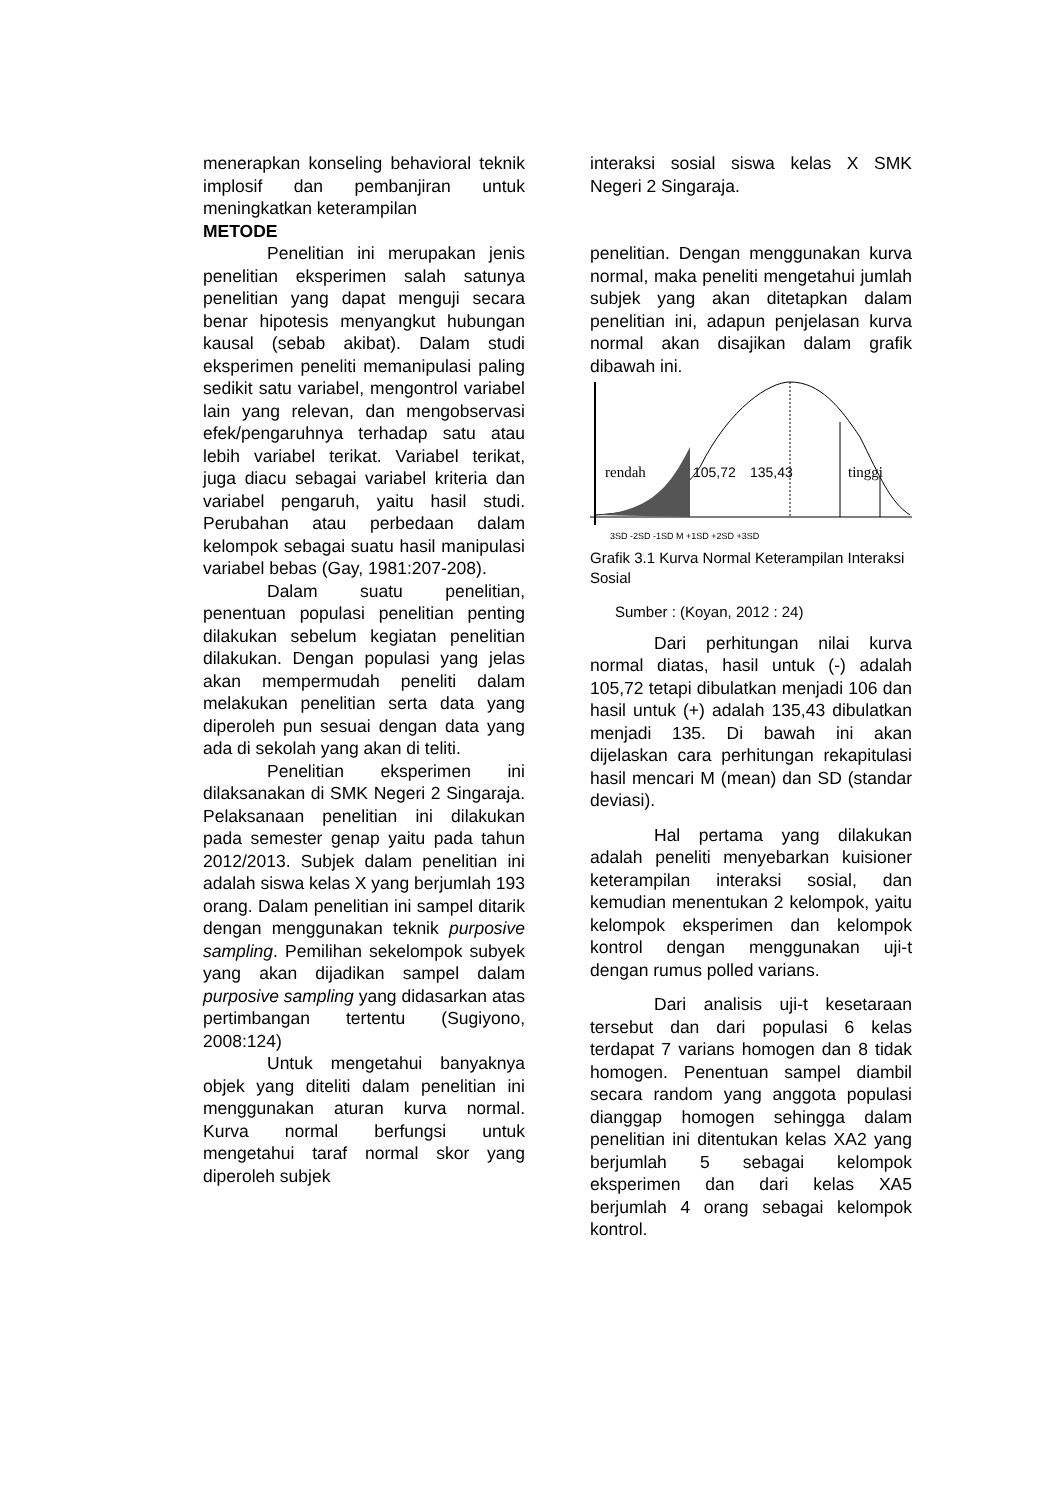menerapkan konseling behavioral teknik implosif dan pembanjiran untuk meningkatkan keterampilan
METODE
Penelitian ini merupakan jenis penelitian eksperimen salah satunya penelitian yang dapat menguji secara benar hipotesis menyangkut hubungan kausal (sebab akibat). Dalam studi eksperimen peneliti memanipulasi paling sedikit satu variabel, mengontrol variabel lain yang relevan, dan mengobservasi efek/pengaruhnya terhadap satu atau lebih variabel terikat. Variabel terikat, juga diacu sebagai variabel kriteria dan variabel pengaruh, yaitu hasil studi. Perubahan atau perbedaan dalam kelompok sebagai suatu hasil manipulasi variabel bebas (Gay, 1981:207-208).
Dalam suatu penelitian, penentuan populasi penelitian penting dilakukan sebelum kegiatan penelitian dilakukan. Dengan populasi yang jelas akan mempermudah peneliti dalam melakukan penelitian serta data yang diperoleh pun sesuai dengan data yang ada di sekolah yang akan di teliti.
Penelitian eksperimen ini dilaksanakan di SMK Negeri 2 Singaraja. Pelaksanaan penelitian ini dilakukan pada semester genap yaitu pada tahun 2012/2013. Subjek dalam penelitian ini adalah siswa kelas X yang berjumlah 193 orang. Dalam penelitian ini sampel ditarik dengan menggunakan teknik purposive sampling. Pemilihan sekelompok subyek yang akan dijadikan sampel dalam purposive sampling yang didasarkan atas pertimbangan tertentu (Sugiyono, 2008:124)
Untuk mengetahui banyaknya objek yang diteliti dalam penelitian ini menggunakan aturan kurva normal. Kurva normal berfungsi untuk mengetahui taraf normal skor yang diperoleh subjek
interaksi sosial siswa kelas X SMK Negeri 2 Singaraja.
penelitian. Dengan menggunakan kurva normal, maka peneliti mengetahui jumlah subjek yang akan ditetapkan dalam penelitian ini, adapun penjelasan kurva normal akan disajikan dalam grafik dibawah ini.
rendah
105,72
135,43
tinggi
3SD -2SD -1SD M +1SD +2SD +3SD
Grafik 3.1 Kurva Normal Keterampilan Interaksi Sosial
Sumber : (Koyan, 2012 : 24)
Dari perhitungan nilai kurva normal diatas, hasil untuk (-) adalah 105,72 tetapi dibulatkan menjadi 106 dan hasil untuk (+) adalah 135,43 dibulatkan menjadi 135. Di bawah ini akan dijelaskan cara perhitungan rekapitulasi hasil mencari M (mean) dan SD (standar deviasi).
Hal pertama yang dilakukan adalah peneliti menyebarkan kuisioner keterampilan interaksi sosial, dan kemudian menentukan 2 kelompok, yaitu kelompok eksperimen dan kelompok kontrol dengan menggunakan uji-t dengan rumus polled varians.
Dari analisis uji-t kesetaraan tersebut dan dari populasi 6 kelas terdapat 7 varians homogen dan 8 tidak homogen. Penentuan sampel diambil secara random yang anggota populasi dianggap homogen sehingga dalam penelitian ini ditentukan kelas XA2 yang berjumlah 5 sebagai kelompok eksperimen dan dari kelas XA5 berjumlah 4 orang sebagai kelompok kontrol.